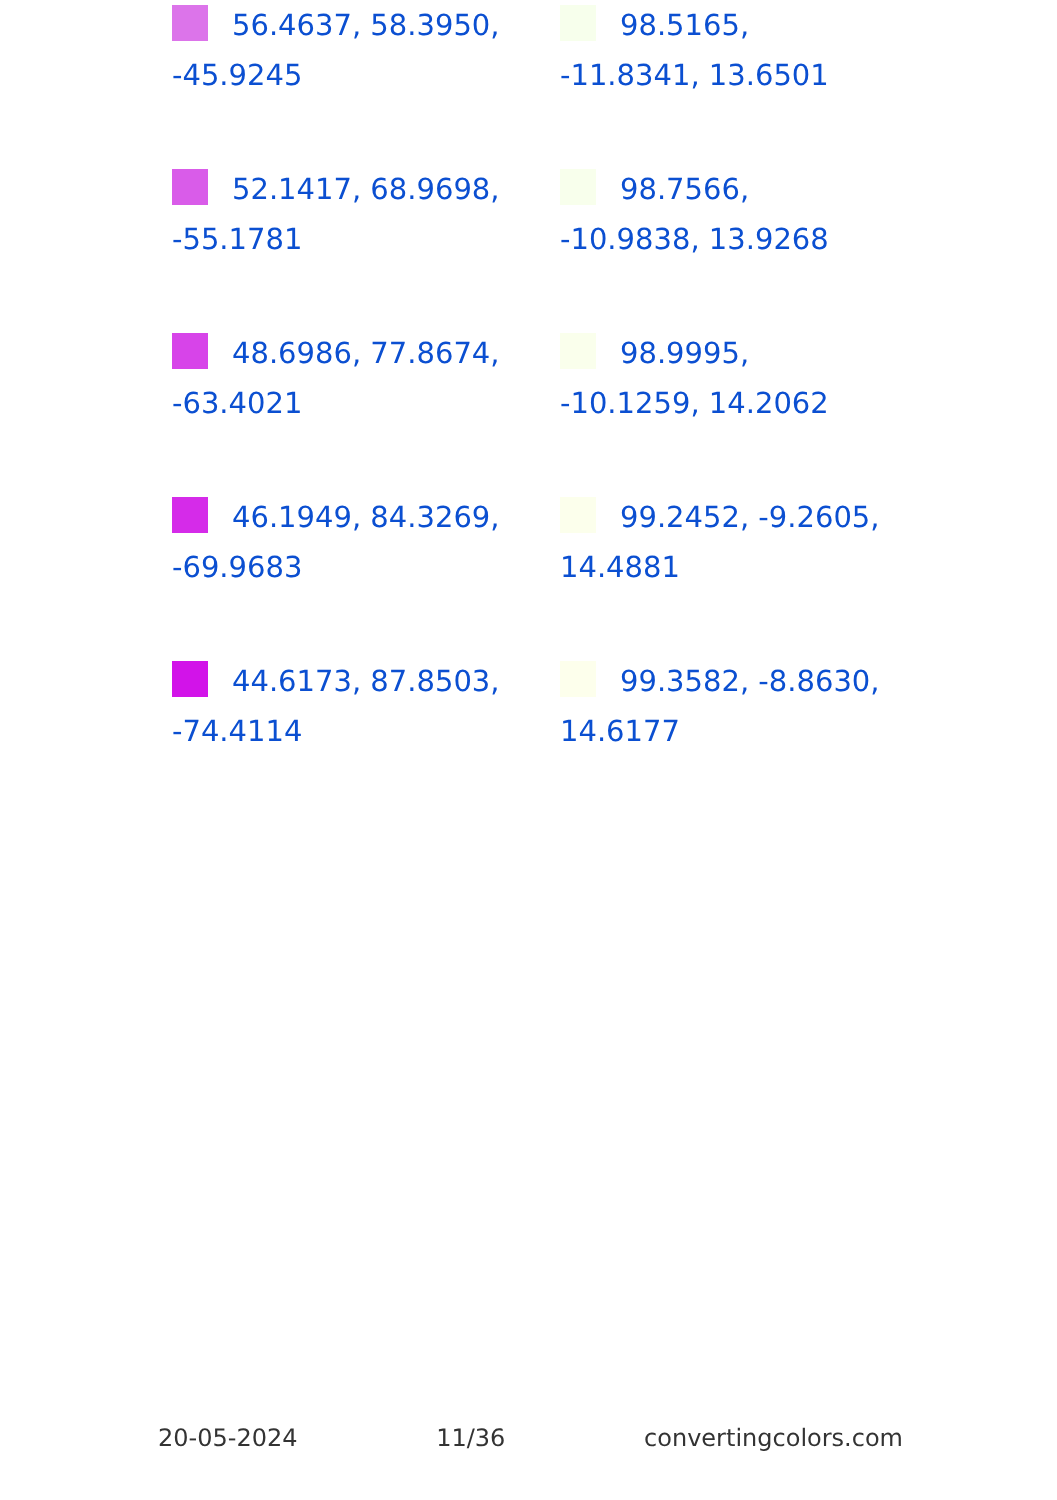56.4637, 58.3950, -45.9245
98.5165, -11.8341, 13.6501
52.1417, 68.9698, -55.1781
98.7566, -10.9838, 13.9268
48.6986, 77.8674, -63.4021
98.9995, -10.1259, 14.2062
46.1949, 84.3269, -69.9683
99.2452, -9.2605, 14.4881
44.6173, 87.8503, -74.4114
99.3582, -8.8630, 14.6177
20-05-2024 11/36 convertingcolors.com